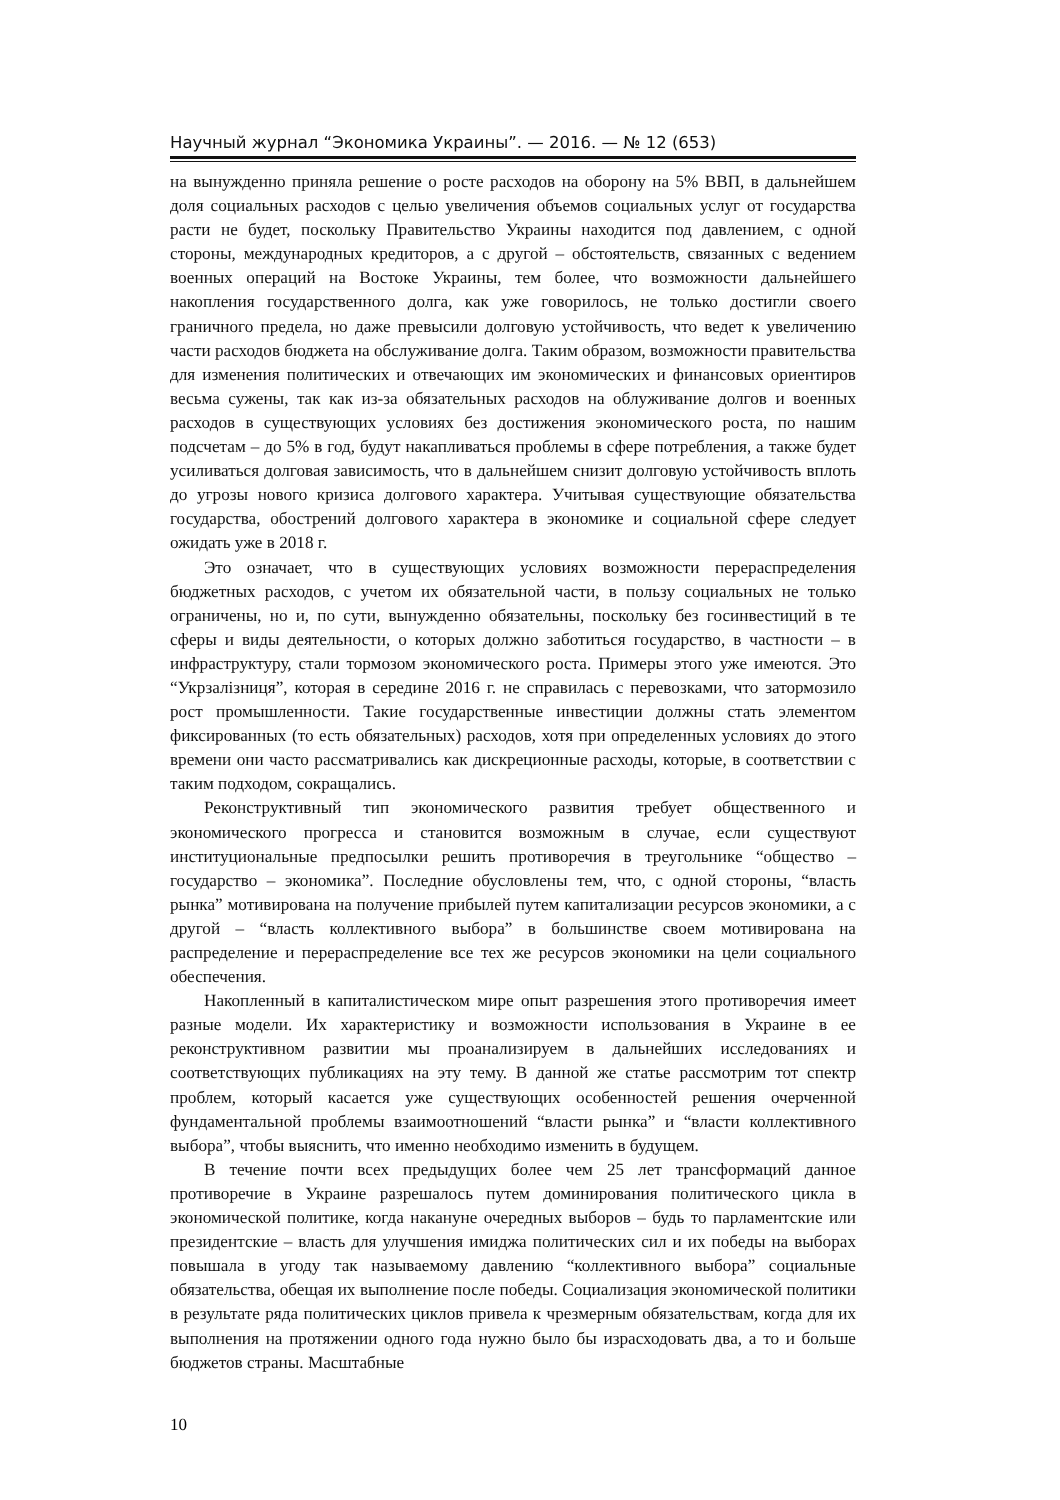Научный журнал “Экономика Украины”. — 2016. — № 12 (653)
на вынужденно приняла решение о росте расходов на оборону на 5% ВВП, в дальнейшем доля социальных расходов с целью увеличения объемов социальных услуг от государства расти не будет, поскольку Правительство Украины находится под давлением, с одной стороны, международных кредиторов, а с другой – обстоятельств, связанных с ведением военных операций на Востоке Украины, тем более, что возможности дальнейшего накопления государственного долга, как уже говорилось, не только достигли своего граничного предела, но даже превысили долговую устойчивость, что ведет к увеличению части расходов бюджета на обслуживание долга. Таким образом, возможности правительства для изменения политических и отвечающих им экономических и финансовых ориентиров весьма сужены, так как из-за обязательных расходов на облуживание долгов и военных расходов в существующих условиях без достижения экономического роста, по нашим подсчетам – до 5% в год, будут накапливаться проблемы в сфере потребления, а также будет усиливаться долговая зависимость, что в дальнейшем снизит долговую устойчивость вплоть до угрозы нового кризиса долгового характера. Учитывая существующие обязательства государства, обострений долгового характера в экономике и социальной сфере следует ожидать уже в 2018 г.
Это означает, что в существующих условиях возможности перераспределения бюджетных расходов, с учетом их обязательной части, в пользу социальных не только ограничены, но и, по сути, вынужденно обязательны, поскольку без госинвестиций в те сферы и виды деятельности, о которых должно заботиться государство, в частности – в инфраструктуру, стали тормозом экономического роста. Примеры этого уже имеются. Это “Укрзалізниця”, которая в середине 2016 г. не справилась с перевозками, что затормозило рост промышленности. Такие государственные инвестиции должны стать элементом фиксированных (то есть обязательных) расходов, хотя при определенных условиях до этого времени они часто рассматривались как дискреционные расходы, которые, в соответствии с таким подходом, сокращались.
Реконструктивный тип экономического развития требует общественного и экономического прогресса и становится возможным в случае, если существуют институциональные предпосылки решить противоречия в треугольнике “общество – государство – экономика”. Последние обусловлены тем, что, с одной стороны, “власть рынка” мотивирована на получение прибылей путем капитализации ресурсов экономики, а с другой – “власть коллективного выбора” в большинстве своем мотивирована на распределение и перераспределение все тех же ресурсов экономики на цели социального обеспечения.
Накопленный в капиталистическом мире опыт разрешения этого противоречия имеет разные модели. Их характеристику и возможности использования в Украине в ее реконструктивном развитии мы проанализируем в дальнейших исследованиях и соответствующих публикациях на эту тему. В данной же статье рассмотрим тот спектр проблем, который касается уже существующих особенностей решения очерченной фундаментальной проблемы взаимоотношений “власти рынка” и “власти коллективного выбора”, чтобы выяснить, что именно необходимо изменить в будущем.
В течение почти всех предыдущих более чем 25 лет трансформаций данное противоречие в Украине разрешалось путем доминирования политического цикла в экономической политике, когда накануне очередных выборов – будь то парламентские или президентские – власть для улучшения имиджа политических сил и их победы на выборах повышала в угоду так называемому давлению “коллективного выбора” социальные обязательства, обещая их выполнение после победы. Социализация экономической политики в результате ряда политических циклов привела к чрезмерным обязательствам, когда для их выполнения на протяжении одного года нужно было бы израсходовать два, а то и больше бюджетов страны. Масштабные
10